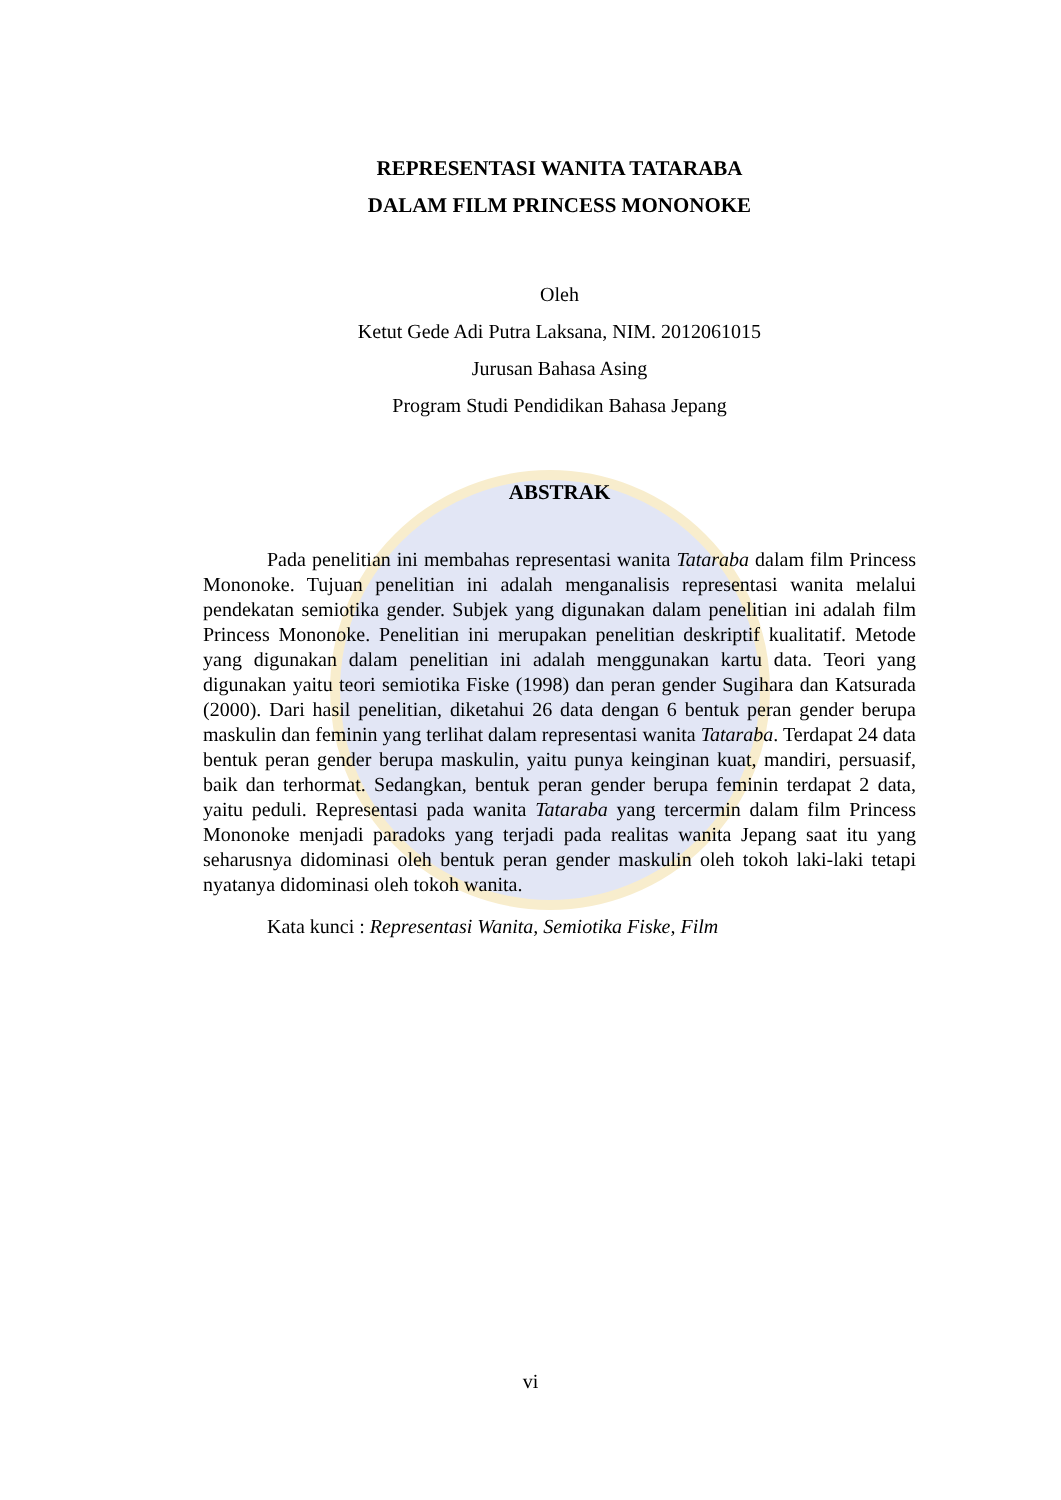REPRESENTASI WANITA TATARABA
DALAM FILM PRINCESS MONONOKE
Oleh
Ketut Gede Adi Putra Laksana, NIM. 2012061015
Jurusan Bahasa Asing
Program Studi Pendidikan Bahasa Jepang
ABSTRAK
Pada penelitian ini membahas representasi wanita Tataraba dalam film Princess Mononoke. Tujuan penelitian ini adalah menganalisis representasi wanita melalui pendekatan semiotika gender. Subjek yang digunakan dalam penelitian ini adalah film Princess Mononoke. Penelitian ini merupakan penelitian deskriptif kualitatif. Metode yang digunakan dalam penelitian ini adalah menggunakan kartu data. Teori yang digunakan yaitu teori semiotika Fiske (1998) dan peran gender Sugihara dan Katsurada (2000). Dari hasil penelitian, diketahui 26 data dengan 6 bentuk peran gender berupa maskulin dan feminin yang terlihat dalam representasi wanita Tataraba. Terdapat 24 data bentuk peran gender berupa maskulin, yaitu punya keinginan kuat, mandiri, persuasif, baik dan terhormat. Sedangkan, bentuk peran gender berupa feminin terdapat 2 data, yaitu peduli. Representasi pada wanita Tataraba yang tercermin dalam film Princess Mononoke menjadi paradoks yang terjadi pada realitas wanita Jepang saat itu yang seharusnya didominasi oleh bentuk peran gender maskulin oleh tokoh laki-laki tetapi nyatanya didominasi oleh tokoh wanita.
Kata kunci : Representasi Wanita, Semiotika Fiske, Film
vi